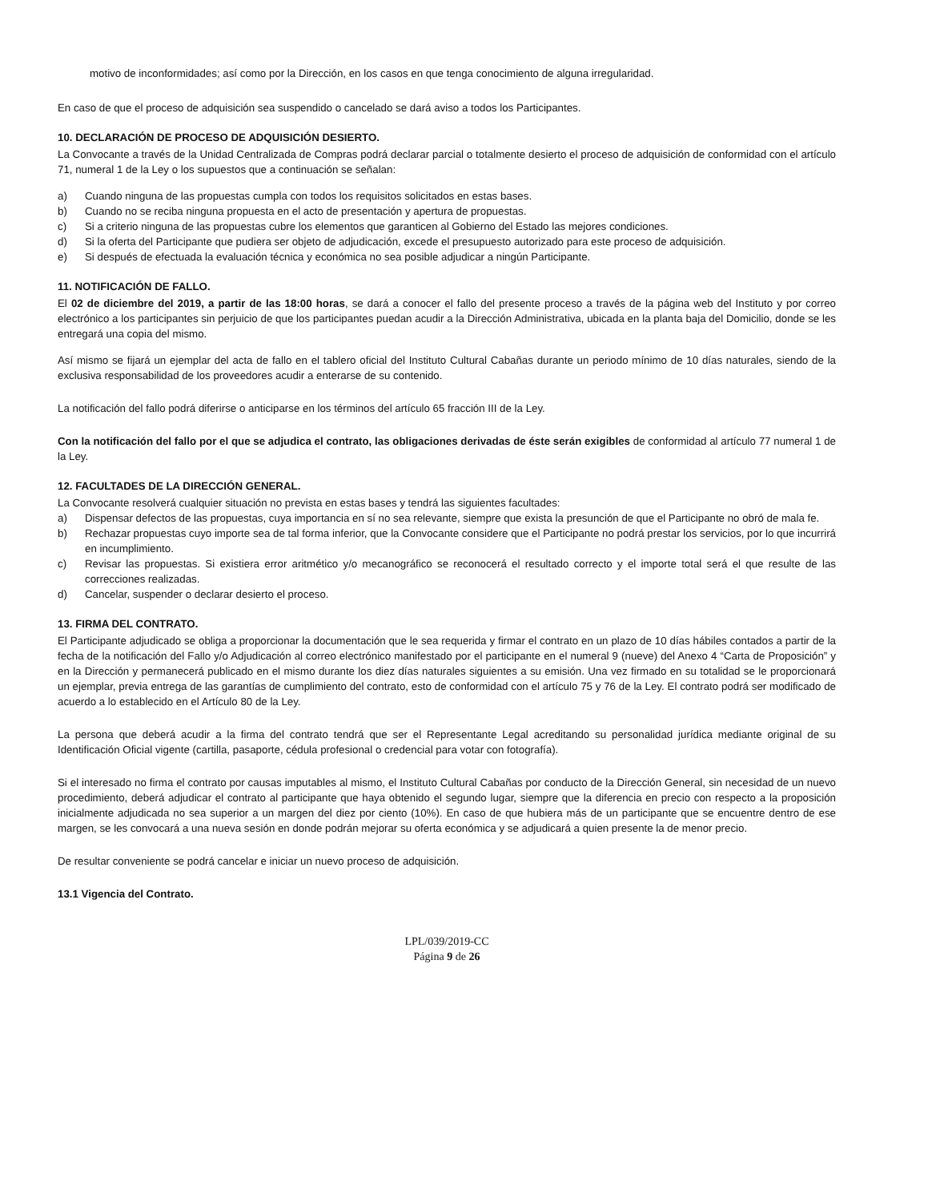motivo de inconformidades; así como por la Dirección, en los casos en que tenga conocimiento de alguna irregularidad.
En caso de que el proceso de adquisición sea suspendido o cancelado se dará aviso a todos los Participantes.
10. DECLARACIÓN DE PROCESO DE ADQUISICIÓN DESIERTO.
La Convocante a través de la Unidad Centralizada de Compras podrá declarar parcial o totalmente desierto el proceso de adquisición de conformidad con el artículo 71, numeral 1 de la Ley o los supuestos que a continuación se señalan:
a) Cuando ninguna de las propuestas cumpla con todos los requisitos solicitados en estas bases.
b) Cuando no se reciba ninguna propuesta en el acto de presentación y apertura de propuestas.
c) Si a criterio ninguna de las propuestas cubre los elementos que garanticen al Gobierno del Estado las mejores condiciones.
d) Si la oferta del Participante que pudiera ser objeto de adjudicación, excede el presupuesto autorizado para este proceso de adquisición.
e) Si después de efectuada la evaluación técnica y económica no sea posible adjudicar a ningún Participante.
11. NOTIFICACIÓN DE FALLO.
El 02 de diciembre del 2019, a partir de las 18:00 horas, se dará a conocer el fallo del presente proceso a través de la página web del Instituto y por correo electrónico a los participantes sin perjuicio de que los participantes puedan acudir a la Dirección Administrativa, ubicada en la planta baja del Domicilio, donde se les entregará una copia del mismo.
Así mismo se fijará un ejemplar del acta de fallo en el tablero oficial del Instituto Cultural Cabañas durante un periodo mínimo de 10 días naturales, siendo de la exclusiva responsabilidad de los proveedores acudir a enterarse de su contenido.
La notificación del fallo podrá diferirse o anticiparse en los términos del artículo 65 fracción III de la Ley.
Con la notificación del fallo por el que se adjudica el contrato, las obligaciones derivadas de éste serán exigibles de conformidad al artículo 77 numeral 1 de la Ley.
12. FACULTADES DE LA DIRECCIÓN GENERAL.
La Convocante resolverá cualquier situación no prevista en estas bases y tendrá las siguientes facultades:
a) Dispensar defectos de las propuestas, cuya importancia en sí no sea relevante, siempre que exista la presunción de que el Participante no obró de mala fe.
b) Rechazar propuestas cuyo importe sea de tal forma inferior, que la Convocante considere que el Participante no podrá prestar los servicios, por lo que incurrirá en incumplimiento.
c) Revisar las propuestas. Si existiera error aritmético y/o mecanográfico se reconocerá el resultado correcto y el importe total será el que resulte de las correcciones realizadas.
d) Cancelar, suspender o declarar desierto el proceso.
13. FIRMA DEL CONTRATO.
El Participante adjudicado se obliga a proporcionar la documentación que le sea requerida y firmar el contrato en un plazo de 10 días hábiles contados a partir de la fecha de la notificación del Fallo y/o Adjudicación al correo electrónico manifestado por el participante en el numeral 9 (nueve) del Anexo 4 “Carta de Proposición” y en la Dirección y permanecerá publicado en el mismo durante los diez días naturales siguientes a su emisión. Una vez firmado en su totalidad se le proporcionará un ejemplar, previa entrega de las garantías de cumplimiento del contrato, esto de conformidad con el artículo 75 y 76 de la Ley. El contrato podrá ser modificado de acuerdo a lo establecido en el Artículo 80 de la Ley.
La persona que deberá acudir a la firma del contrato tendrá que ser el Representante Legal acreditando su personalidad jurídica mediante original de su Identificación Oficial vigente (cartilla, pasaporte, cédula profesional o credencial para votar con fotografía).
Si el interesado no firma el contrato por causas imputables al mismo, el Instituto Cultural Cabañas por conducto de la Dirección General, sin necesidad de un nuevo procedimiento, deberá adjudicar el contrato al participante que haya obtenido el segundo lugar, siempre que la diferencia en precio con respecto a la proposición inicialmente adjudicada no sea superior a un margen del diez por ciento (10%). En caso de que hubiera más de un participante que se encuentre dentro de ese margen, se les convocará a una nueva sesión en donde podrán mejorar su oferta económica y se adjudicará a quien presente la de menor precio.
De resultar conveniente se podrá cancelar e iniciar un nuevo proceso de adquisición.
13.1 Vigencia del Contrato.
LPL/039/2019-CC
Página 9 de 26